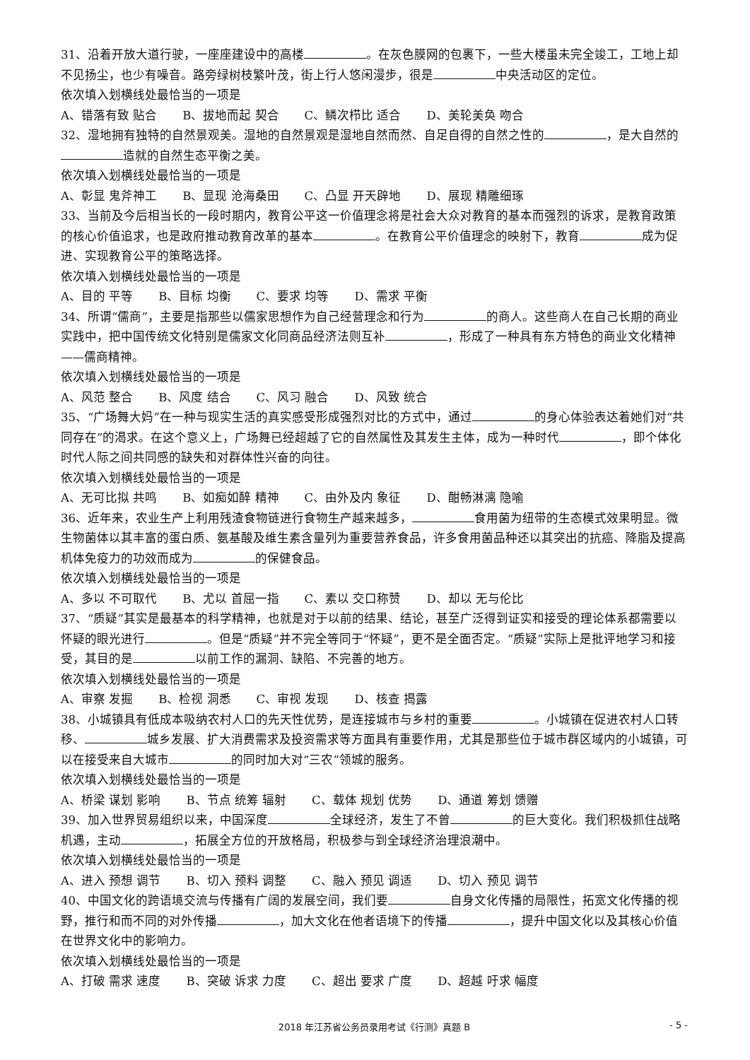31、沿着开放大道行驶，一座座建设中的高楼 。在灰色膜网的包裹下，一些大楼虽未完全竣工，工地上却不见扬尘，也少有噪音。路旁绿树枝繁叶茂，街上行人悠闲漫步，很是 中央活动区的定位。
依次填入划横线处最恰当的一项是
A、错落有致 贴合 B、拔地而起 契合 C、鳞次栉比 适合 D、美轮美奂 吻合
32、湿地拥有独特的自然景观美。湿地的自然景观是湿地自然而然、自足自得的自然之性的 ，是大自然的 造就的自然生态平衡之美。
依次填入划横线处最恰当的一项是
A、彰显 鬼斧神工 B、显现 沧海桑田 C、凸显 开天辟地 D、展现 精雕细琢
33、当前及今后相当长的一段时期内，教育公平这一价值理念将是社会大众对教育的基本而强烈的诉求，是教育政策的核心价值追求，也是政府推动教育改革的基本 。在教育公平价值理念的映射下，教育 成为促进、实现教育公平的策略选择。
依次填入划横线处最恰当的一项是
A、目的 平等 B、目标 均衡 C、要求 均等 D、需求 平衡
34、所谓“儒商”，主要是指那些以儒家思想作为自己经营理念和行为 的商人。这些商人在自己长期的商业实践中，把中国传统文化特别是儒家文化同商品经济法则互补 ，形成了一种具有东方特色的商业文化精神——儒商精神。
依次填入划横线处最恰当的一项是
A、风范 整合 B、风度 结合 C、风习 融合 D、风致 统合
35、“广场舞大妈”在一种与现实生活的真实感受形成强烈对比的方式中，通过 的身心体验表达着她们对“共同存在”的渴求。在这个意义上，广场舞已经超越了它的自然属性及其发生主体，成为一种时代 ，即个体化时代人际之间共同感的缺失和对群体性兴奋的向往。
依次填入划横线处最恰当的一项是
A、无可比拟 共鸣 B、如痴如醉 精神 C、由外及内 象征 D、酣畅淋漓 隐喻
36、近年来，农业生产上利用残渣食物链进行食物生产越来越多， 食用菌为纽带的生态模式效果明显。微生物菌体以其丰富的蛋白质、氨基酸及维生素含量列为重要营养食品，许多食用菌品种还以其突出的抗癌、降脂及提高机体免疫力的功效而成为 的保健食品。
依次填入划横线处最恰当的一项是
A、多以 不可取代 B、尤以 首屈一指 C、素以 交口称赞 D、却以 无与伦比
37、“质疑”其实是最基本的科学精神，也就是对于以前的结果、结论，甚至广泛得到证实和接受的理论体系都需要以怀疑的眼光进行 。但是“质疑”并不完全等同于“怀疑”，更不是全面否定。“质疑”实际上是批评地学习和接受，其目的是 以前工作的漏洞、缺陷、不完善的地方。
依次填入划横线处最恰当的一项是
A、审察 发掘 B、检视 洞悉 C、审视 发现 D、核查 揭露
38、小城镇具有低成本吸纳农村人口的先天性优势，是连接城市与乡村的重要 。小城镇在促进农村人口转移、 城乡发展、扩大消费需求及投资需求等方面具有重要作用，尤其是那些位于城市群区域内的小城镇，可以在接受来自大城市 的同时加大对“三农”领城的服务。
依次填入划横线处最恰当的一项是
A、桥梁 谋划 影响 B、节点 统筹 辐射 C、载体 规划 优势 D、通道 筹划 馈赠
39、加入世界贸易组织以来，中国深度 全球经济，发生了不曾 的巨大变化。我们积极抓住战略机遇，主动 ，拓展全方位的开放格局，积极参与到全球经济治理浪潮中。
依次填入划横线处最恰当的一项是
A、进入 预想 调节 B、切入 预料 调整 C、融入 预见 调适 D、切入 预见 调节
40、中国文化的跨语境交流与传播有广阔的发展空间，我们要 自身文化传播的局限性，拓宽文化传播的视野，推行和而不同的对外传播 ，加大文化在他者语境下的传播 ，提升中国文化以及其核心价值在世界文化中的影响力。
依次填入划横线处最恰当的一项是
A、打破 需求 速度 B、突破 诉求 力度 C、超出 要求 广度 D、超越 吁求 幅度
2018 年江苏省公务员录用考试《行测》真题 B - 5 -